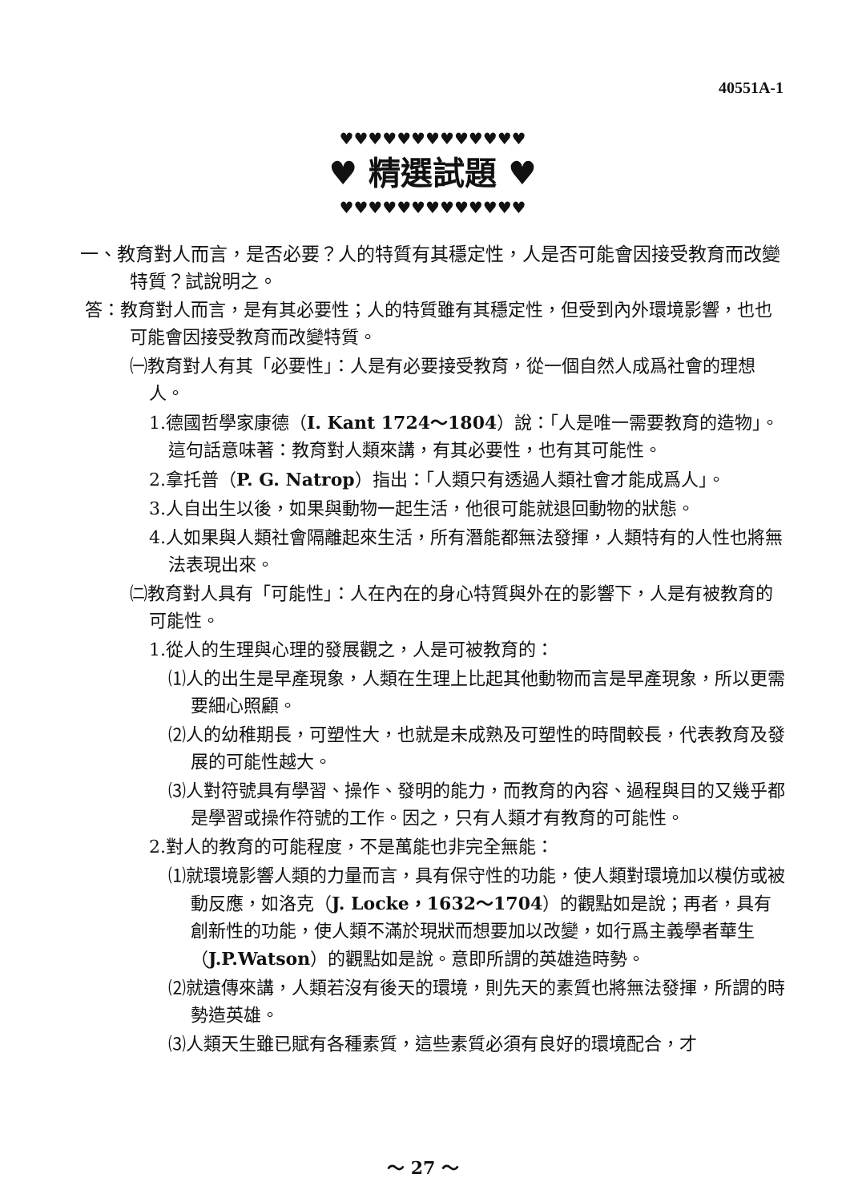40551A-1
♥♥♥♥♥♥♥♥♥♥♥♥♥
♥ 精選試題 ♥
♥♥♥♥♥♥♥♥♥♥♥♥♥
一、教育對人而言，是否必要？人的特質有其穩定性，人是否可能會因接受教育而改變特質？試說明之。
答：教育對人而言，是有其必要性；人的特質雖有其穩定性，但受到內外環境影響，也也可能會因接受教育而改變特質。
㈠教育對人有其「必要性」：人是有必要接受教育，從一個自然人成爲社會的理想人。
1.德國哲學家康德（I. Kant 1724～1804）說：「人是唯一需要教育的造物」。這句話意味著：教育對人類來講，有其必要性，也有其可能性。
2.拿托普（P. G. Natrop）指出：「人類只有透過人類社會才能成爲人」。
3.人自出生以後，如果與動物一起生活，他很可能就退回動物的狀態。
4.人如果與人類社會隔離起來生活，所有潛能都無法發揮，人類特有的人性也將無法表現出來。
㈡教育對人具有「可能性」：人在內在的身心特質與外在的影響下，人是有被教育的可能性。
1.從人的生理與心理的發展觀之，人是可被教育的：
⑴人的出生是早產現象，人類在生理上比起其他動物而言是早產現象，所以更需要細心照顧。
⑵人的幼稚期長，可塑性大，也就是未成熟及可塑性的時間較長，代表教育及發展的可能性越大。
⑶人對符號具有學習、操作、發明的能力，而教育的內容、過程與目的又幾乎都是學習或操作符號的工作。因之，只有人類才有教育的可能性。
2.對人的教育的可能程度，不是萬能也非完全無能：
⑴就環境影響人類的力量而言，具有保守性的功能，使人類對環境加以模仿或被動反應，如洛克（J. Locke，1632～1704）的觀點如是說；再者，具有創新性的功能，使人類不滿於現狀而想要加以改變，如行爲主義學者華生（J.P.Watson）的觀點如是說。意即所謂的英雄造時勢。
⑵就遺傳來講，人類若沒有後天的環境，則先天的素質也將無法發揮，所謂的時勢造英雄。
⑶人類天生雖已賦有各種素質，這些素質必須有良好的環境配合，才
～ 27 ～